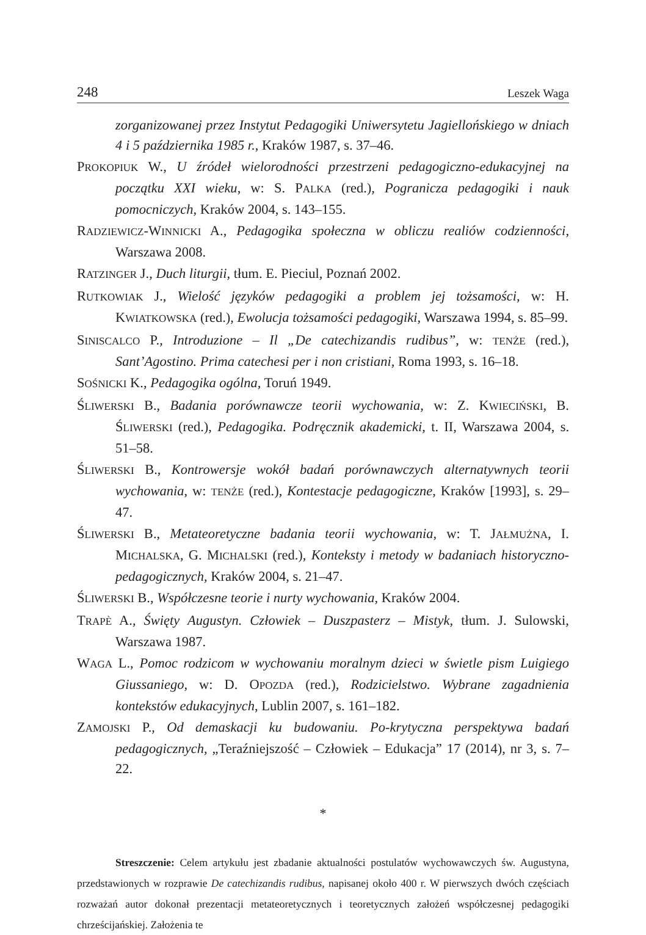248 Leszek Waga
zorganizowanej przez Instytut Pedagogiki Uniwersytetu Jagiellońskiego w dniach 4 i 5 października 1985 r., Kraków 1987, s. 37–46.
PROKOPIUK W., U źródeł wielorodności przestrzeni pedagogiczno-edukacyjnej na początku XXI wieku, w: S. PALKA (red.), Pogranicza pedagogiki i nauk pomocniczych, Kraków 2004, s. 143–155.
RADZIEWICZ-WINNICKI A., Pedagogika społeczna w obliczu realiów codzienności, Warszawa 2008.
RATZINGER J., Duch liturgii, tłum. E. Pieciul, Poznań 2002.
RUTKOWIAK J., Wielość języków pedagogiki a problem jej tożsamości, w: H. KWIATKOWSKA (red.), Ewolucja tożsamości pedagogiki, Warszawa 1994, s. 85–99.
SINISCALCO P., Introduzione – Il „De catechizandis rudibus”, w: TENŻE (red.), Sant’Agostino. Prima catechesi per i non cristiani, Roma 1993, s. 16–18.
SOŚNICKI K., Pedagogika ogólna, Toruń 1949.
ŚLIWERSKI B., Badania porównawcze teorii wychowania, w: Z. KWIECIŃSKI, B. ŚLIWERSKI (red.), Pedagogika. Podręcznik akademicki, t. II, Warszawa 2004, s. 51–58.
ŚLIWERSKI B., Kontrowersje wokół badań porównawczych alternatywnych teorii wychowania, w: TENŻE (red.), Kontestacje pedagogiczne, Kraków [1993], s. 29–47.
ŚLIWERSKI B., Metateoretyczne badania teorii wychowania, w: T. JAŁMUŻNA, I. MICHALSKA, G. MICHALSKI (red.), Konteksty i metody w badaniach historyczno-pedagogicznych, Kraków 2004, s. 21–47.
ŚLIWERSKI B., Współczesne teorie i nurty wychowania, Kraków 2004.
TRAPÈ A., Święty Augustyn. Człowiek – Duszpasterz – Mistyk, tłum. J. Sulowski, Warszawa 1987.
WAGA L., Pomoc rodzicom w wychowaniu moralnym dzieci w świetle pism Luigiego Giussaniego, w: D. OPOZDA (red.), Rodzicielstwo. Wybrane zagadnienia kontekstów edukacyjnych, Lublin 2007, s. 161–182.
ZAMOJSKI P., Od demaskacji ku budowaniu. Po-krytyczna perspektywa badań pedagogicznych, „Teraźniejszość – Człowiek – Edukacja” 17 (2014), nr 3, s. 7–22.
*
Streszczenie: Celem artykułu jest zbadanie aktualności postulatów wychowawczych św. Augustyna, przedstawionych w rozprawie De catechizandis rudibus, napisanej około 400 r. W pierwszych dwóch częściach rozważań autor dokonał prezentacji metateoretycznych i teoretycznych założeń współczesnej pedagogiki chrześcijańskiej. Założenia te